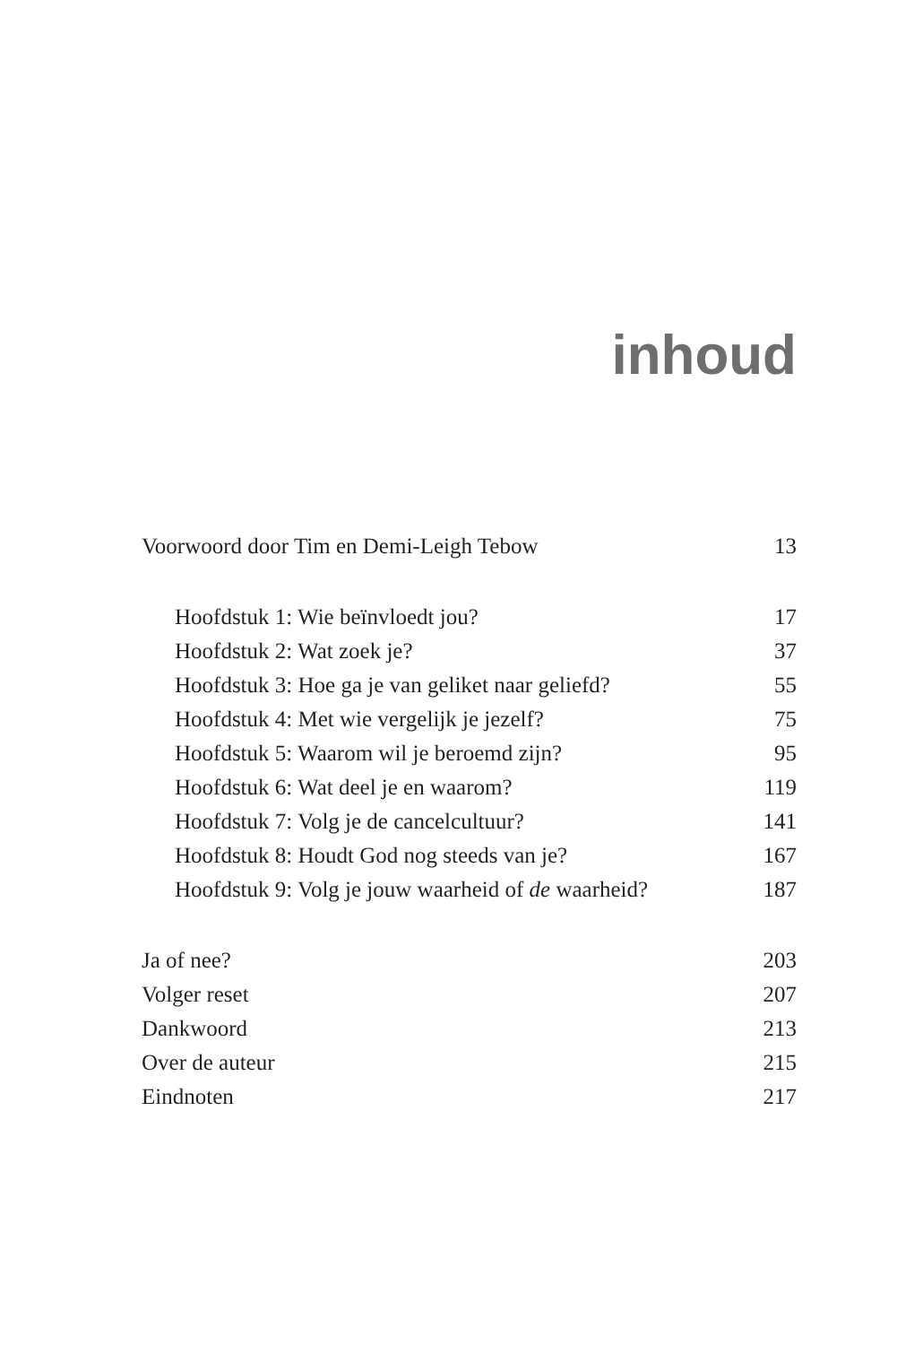inhoud
Voorwoord door Tim en Demi-Leigh Tebow 13
Hoofdstuk 1: Wie beïnvloedt jou? 17
Hoofdstuk 2: Wat zoek je? 37
Hoofdstuk 3: Hoe ga je van geliket naar geliefd? 55
Hoofdstuk 4: Met wie vergelijk je jezelf? 75
Hoofdstuk 5: Waarom wil je beroemd zijn? 95
Hoofdstuk 6: Wat deel je en waarom? 119
Hoofdstuk 7: Volg je de cancelcultuur? 141
Hoofdstuk 8: Houdt God nog steeds van je? 167
Hoofdstuk 9: Volg je jouw waarheid of de waarheid? 187
Ja of nee? 203
Volger reset 207
Dankwoord 213
Over de auteur 215
Eindnoten 217